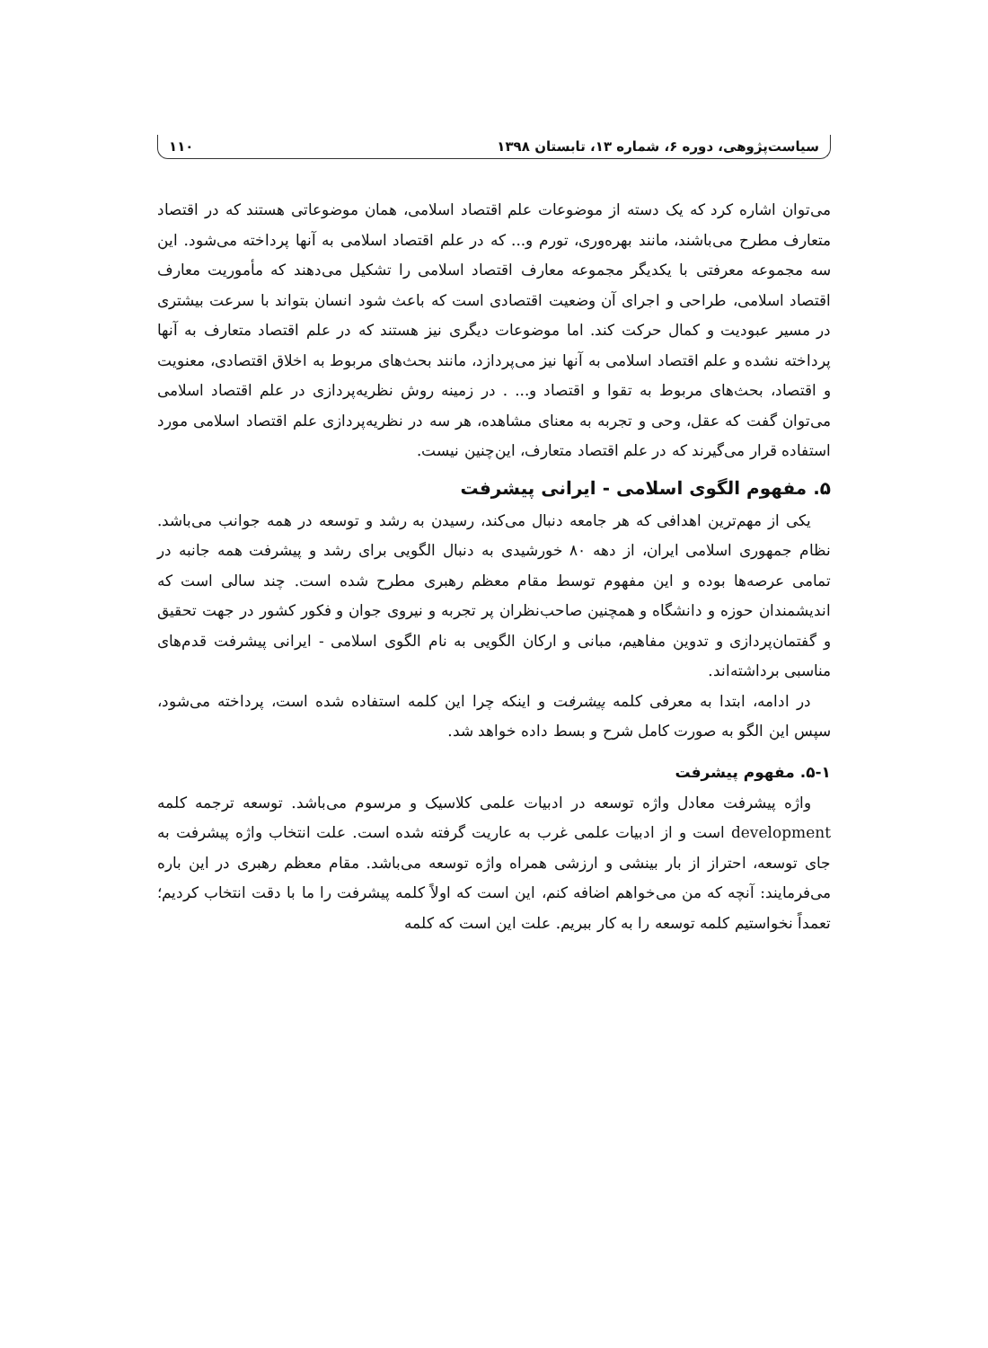سیاست‌پژوهی، دوره ۶، شماره ۱۳، تابستان ۱۳۹۸ ۱۱۰
می‌توان اشاره کرد که یک دسته از موضوعات علم اقتصاد اسلامی، همان موضوعاتی هستند که در اقتصاد متعارف مطرح می‌باشند، مانند بهره‌وری، تورم و... که در علم اقتصاد اسلامی به آنها پرداخته می‌شود. این سه مجموعه معرفتی با یکدیگر مجموعه معارف اقتصاد اسلامی را تشکیل می‌دهند که مأموریت معارف اقتصاد اسلامی، طراحی و اجرای آن وضعیت اقتصادی است که باعث شود انسان بتواند با سرعت بیشتری در مسیر عبودیت و کمال حرکت کند. اما موضوعات دیگری نیز هستند که در علم اقتصاد متعارف به آنها پرداخته نشده و علم اقتصاد اسلامی به آنها نیز می‌پردازد، مانند بحث‌های مربوط به اخلاق اقتصادی، معنویت و اقتصاد، بحث‌های مربوط به تقوا و اقتصاد و... . در زمینه روش نظریه‌پردازی در علم اقتصاد اسلامی می‌توان گفت که عقل، وحی و تجربه به معنای مشاهده، هر سه در نظریه‌پردازی علم اقتصاد اسلامی مورد استفاده قرار می‌گیرند که در علم اقتصاد متعارف، این‌چنین نیست.
۵. مفهوم الگوی اسلامی - ایرانی پیشرفت
یکی از مهم‌ترین اهدافی که هر جامعه دنبال می‌کند، رسیدن به رشد و توسعه در همه جوانب می‌باشد. نظام جمهوری اسلامی ایران، از دهه ۸۰ خورشیدی به دنبال الگویی برای رشد و پیشرفت همه جانبه در تمامی عرصه‌ها بوده و این مفهوم توسط مقام معظم رهبری مطرح شده است. چند سالی است که اندیشمندان حوزه و دانشگاه و همچنین صاحب‌نظران پر تجربه و نیروی جوان و فکور کشور در جهت تحقیق و گفتمان‌پردازی و تدوین مفاهیم، مبانی و ارکان الگویی به نام الگوی اسلامی - ایرانی پیشرفت قدم‌های مناسبی برداشته‌اند.
در ادامه، ابتدا به معرفی کلمه پیشرفت و اینکه چرا این کلمه استفاده شده است، پرداخته می‌شود، سپس این الگو به صورت کامل شرح و بسط داده خواهد شد.
۵-۱. مفهوم پیشرفت
واژه پیشرفت معادل واژه توسعه در ادبیات علمی کلاسیک و مرسوم می‌باشد. توسعه ترجمه کلمه development است و از ادبیات علمی غرب به عاریت گرفته شده است. علت انتخاب واژه پیشرفت به جای توسعه، احتراز از بار بینشی و ارزشی همراه واژه توسعه می‌باشد. مقام معظم رهبری در این باره می‌فرمایند: آنچه که من می‌خواهم اضافه کنم، این است که اولاً کلمه پیشرفت را ما با دقت انتخاب کردیم؛ تعمداً نخواستیم کلمه توسعه را به کار ببریم. علت این است که کلمه